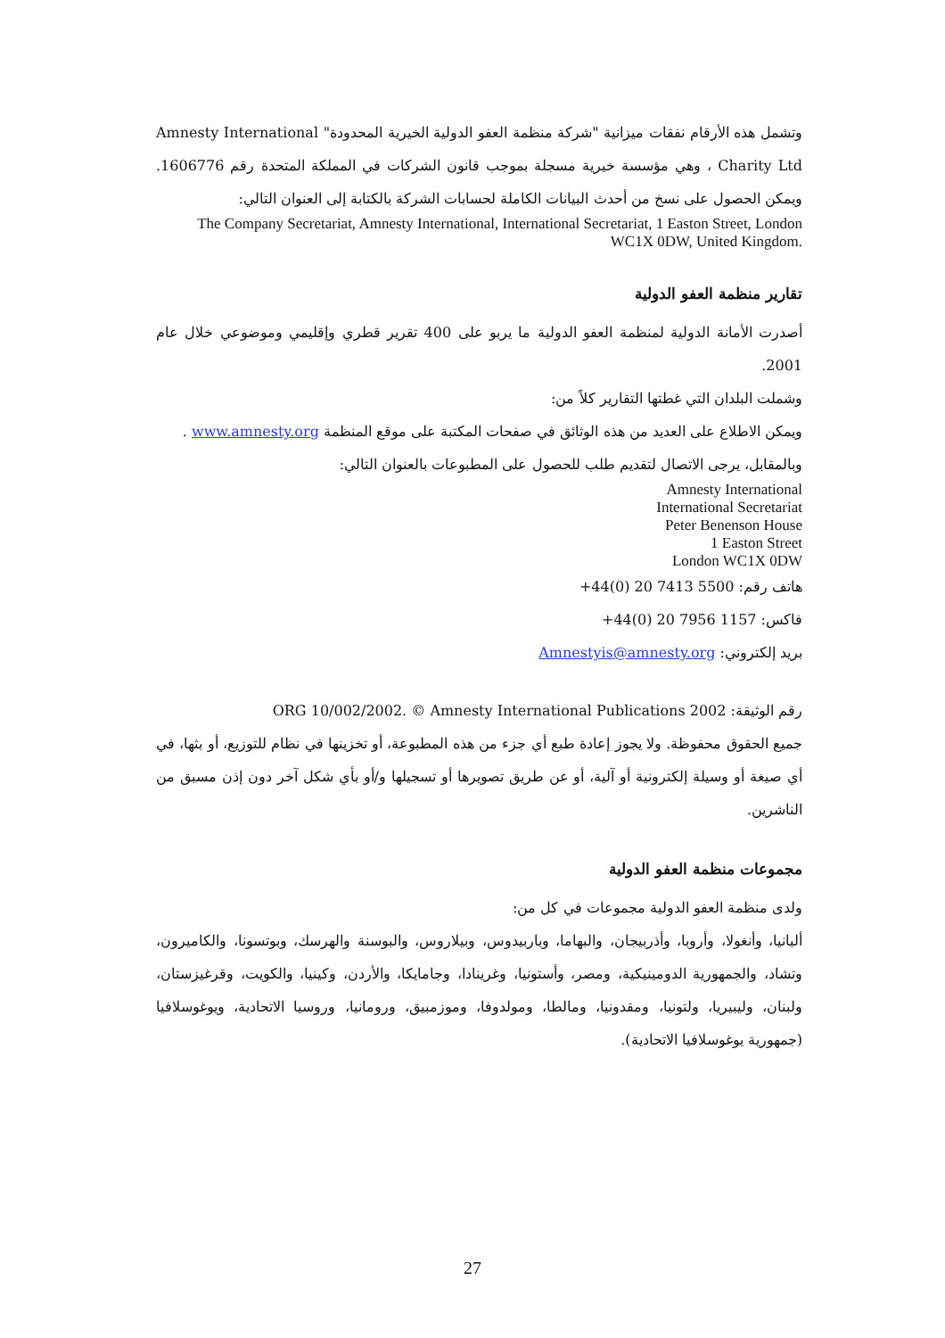وتشمل هذه الأرقام نفقات ميزانية "شركة منظمة العفو الدولية الخيرية المحدودة" Amnesty International Charity Ltd ، وهي مؤسسة خيرية مسجلة بموجب قانون الشركات في المملكة المتحدة رقم 1606776. ويمكن الحصول على نسخ من أحدث البيانات الكاملة لحسابات الشركة بالكتابة إلى العنوان التالي:
The Company Secretariat, Amnesty International, International Secretariat, 1 Easton Street, London WC1X 0DW, United Kingdom.
تقارير منظمة العفو الدولية
أصدرت الأمانة الدولية لمنظمة العفو الدولية ما يربو على 400 تقرير قطري وإقليمي وموضوعي خلال عام 2001.
وشملت البلدان التي غطتها التقارير كلاً من:
ويمكن الاطلاع على العديد من هذه الوثائق في صفحات المكتبة على موقع المنظمة www.amnesty.org .
وبالمقابل، يرجى الاتصال لتقديم طلب للحصول على المطبوعات بالعنوان التالي:
Amnesty International
International Secretariat
Peter Benenson House
1 Easton Street
London WC1X 0DW
هاتف رقم: +44(0) 20 7413 5500
فاكس: +44(0) 20 7956 1157
بريد إلكتروني: Amnestyis@amnesty.org
رقم الوثيقة: ORG 10/002/2002. © Amnesty International Publications 2002
جميع الحقوق محفوظة. ولا يجوز إعادة طبع أي جزء من هذه المطبوعة، أو تخزينها في نظام للتوزيع، أو بثها، في أي صيغة أو وسيلة إلكترونية أو آلية، أو عن طريق تصويرها أو تسجيلها و/أو بأي شكل آخر دون إذن مسبق من الناشرين.
مجموعات منظمة العفو الدولية
ولدى منظمة العفو الدولية مجموعات في كل من:
ألبانيا، وأنغولا، وأروبا، وأذربيجان، والبهاما، وباربيدوس، وبيلاروس، والبوسنة والهرسك، وبوتسونا، والكاميرون، وتشاد، والجمهورية الدومينيكية، ومصر، وأستونيا، وغرينادا، وجامايكا، والأردن، وكينيا، والكويت، وقرغيزستان، ولبنان، وليبيريا، ولتونيا، ومقدونيا، ومالطا، ومولدوفا، وموزمبيق، ورومانيا، وروسيا الاتحادية، ويوغوسلافيا (جمهورية يوغوسلافيا الاتحادية).
27